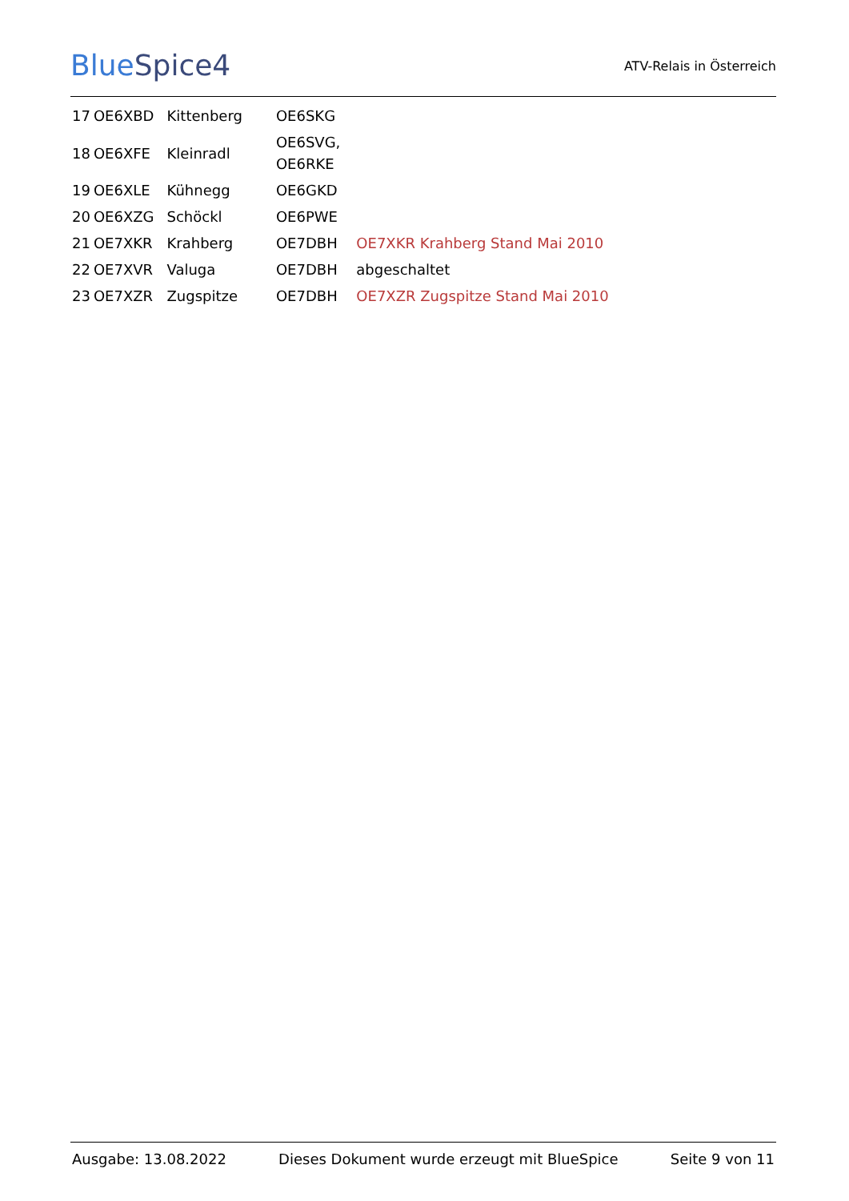BlueSpice4
ATV-Relais in Österreich
| 17 | OE6XBD | Kittenberg | OE6SKG | |
| 18 | OE6XFE | Kleinradl | OE6SVG, OE6RKE | |
| 19 | OE6XLE | Kühnegg | OE6GKD | |
| 20 | OE6XZG | Schöckl | OE6PWE | |
| 21 | OE7XKR | Krahberg | OE7DBH | OE7XKR Krahberg Stand Mai 2010 |
| 22 | OE7XVR | Valuga | OE7DBH | abgeschaltet |
| 23 | OE7XZR | Zugspitze | OE7DBH | OE7XZR Zugspitze Stand Mai 2010 |
Ausgabe: 13.08.2022 Dieses Dokument wurde erzeugt mit BlueSpice Seite 9 von 11